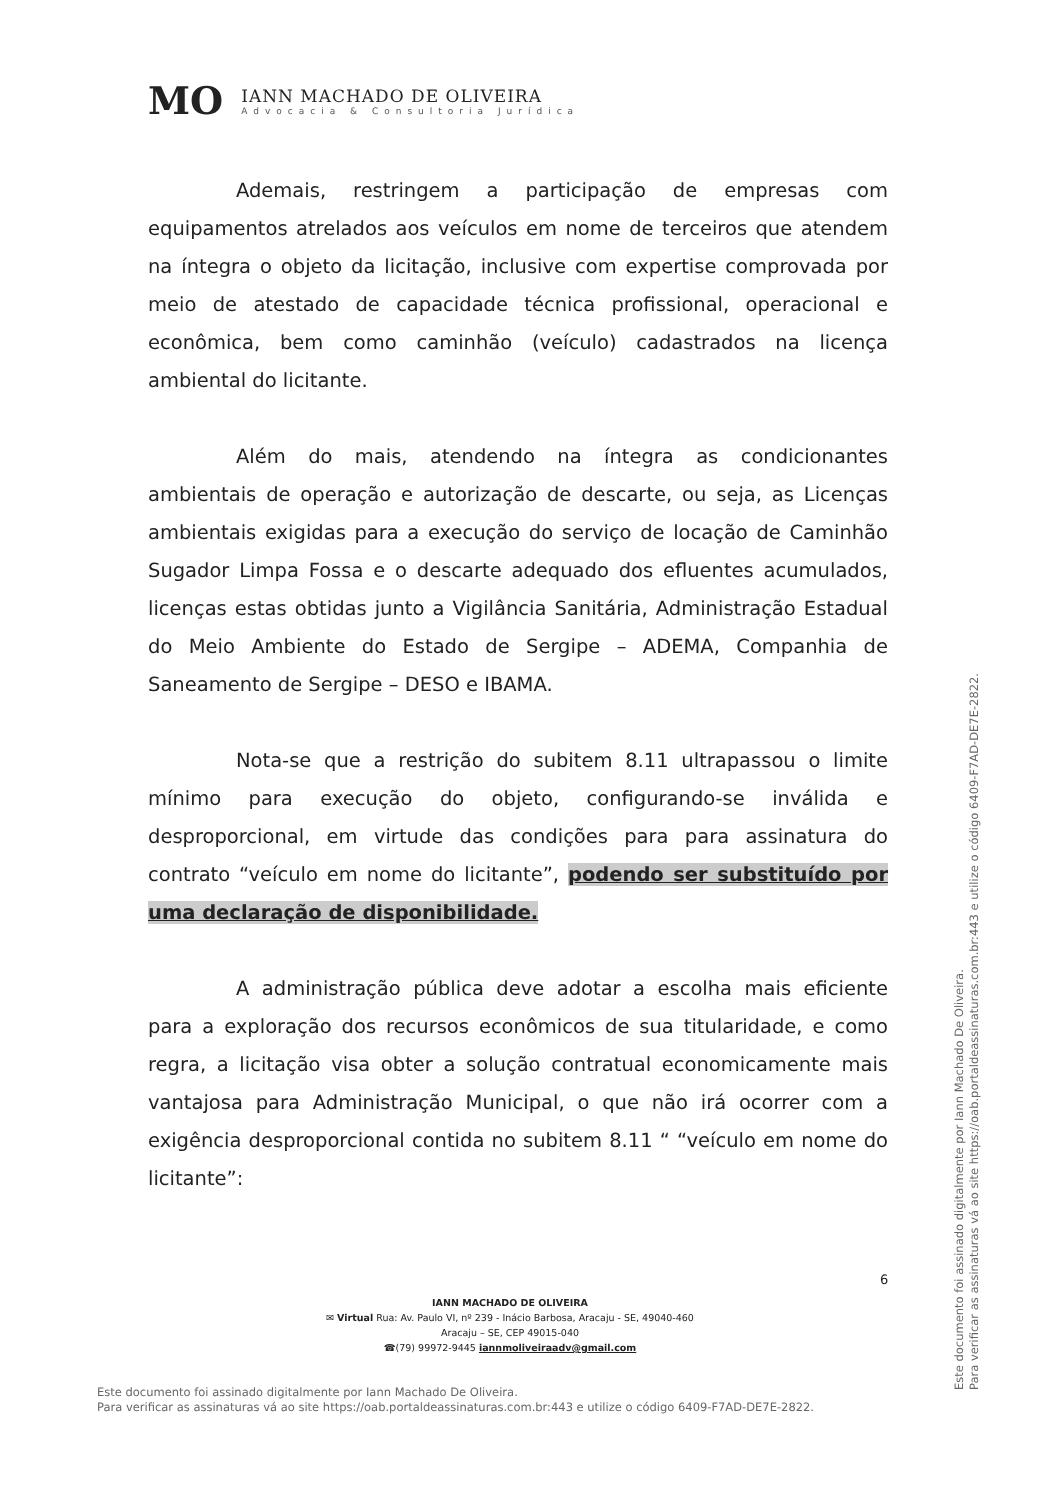MO
IANN MACHADO DE OLIVEIRA
Advocacia & Consultoria Jurídica
Ademais, restringem a participação de empresas com equipamentos atrelados aos veículos em nome de terceiros que atendem na íntegra o objeto da licitação, inclusive com expertise comprovada por meio de atestado de capacidade técnica profissional, operacional e econômica, bem como caminhão (veículo) cadastrados na licença ambiental do licitante.
Além do mais, atendendo na íntegra as condicionantes ambientais de operação e autorização de descarte, ou seja, as Licenças ambientais exigidas para a execução do serviço de locação de Caminhão Sugador Limpa Fossa e o descarte adequado dos efluentes acumulados, licenças estas obtidas junto a Vigilância Sanitária, Administração Estadual do Meio Ambiente do Estado de Sergipe – ADEMA, Companhia de Saneamento de Sergipe – DESO e IBAMA.
Nota-se que a restrição do subitem 8.11 ultrapassou o limite mínimo para execução do objeto, configurando-se inválida e desproporcional, em virtude das condições para para assinatura do contrato “veículo em nome do licitante”, podendo ser substituído por uma declaração de disponibilidade.
A administração pública deve adotar a escolha mais eficiente para a exploração dos recursos econômicos de sua titularidade, e como regra, a licitação visa obter a solução contratual economicamente mais vantajosa para Administração Municipal, o que não irá ocorrer com a exigência desproporcional contida no subitem 8.11 “ “veículo em nome do licitante”:
6
IANN MACHADO DE OLIVEIRA
✉ Virtual Rua: Av. Paulo VI, nº 239 - Inácio Barbosa, Aracaju - SE, 49040-460
Aracaju – SE, CEP 49015-040
☎(79) 99972-9445 iannmoliveiraadv@gmail.com
Este documento foi assinado digitalmente por Iann Machado De Oliveira.
Para verificar as assinaturas vá ao site https://oab.portaldeassinaturas.com.br:443 e utilize o código 6409-F7AD-DE7E-2822.
Este documento foi assinado digitalmente por Iann Machado De Oliveira.
Para verificar as assinaturas vá ao site https://oab.portaldeassinaturas.com.br:443 e utilize o código 6409-F7AD-DE7E-2822.